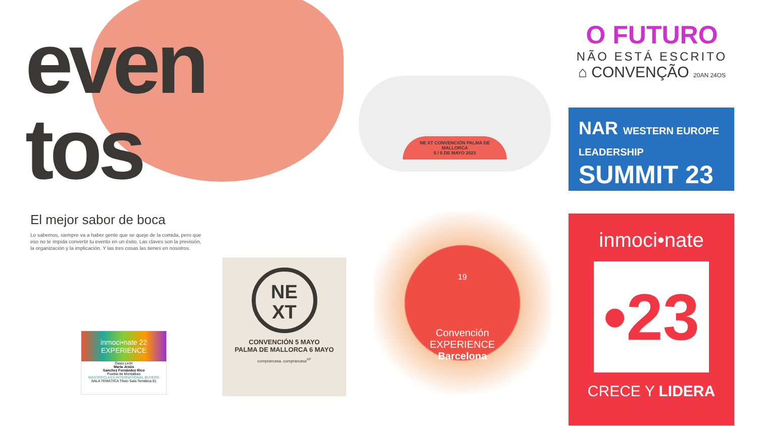even
tos
El mejor sabor de boca
Lo sabemos, siempre va a haber gente que se queje de la comida, pero que eso no te impida convertir tu evento en un éxito. Las claves son la previsión, la organización y la implicación. Y las tres cosas las tienes en nosotros.
inmoci•nate 22
EXPERIENCE
Oasis León
María Jesús
Sanchez Fernández Rico
Puebla de Montalbas
MASTERCLASS INTERNATIONAL BUYERS
SALA TEMÁTICA Título Sala Temática 01
NE
XT
CONVENCIÓN 5 MAYO
PALMA DE MALLORCA 6 MAYO
comprarcasa. comprarcasa<sup>XP</sup>
NE XT CONVENCIÓN PALMA DE MALLORCA
5 / 6 DE MAYO 2023
O FUTURO
NÃO ESTÁ ESCRITO
⌂ CONVENÇÃO 20AN 24OS
NAR WESTERN EUROPE LEADERSHIP
SUMMIT 23
19
Convención
EXPERIENCE
Barcelona
inmoci•nate
•23
CRECE Y LIDERA